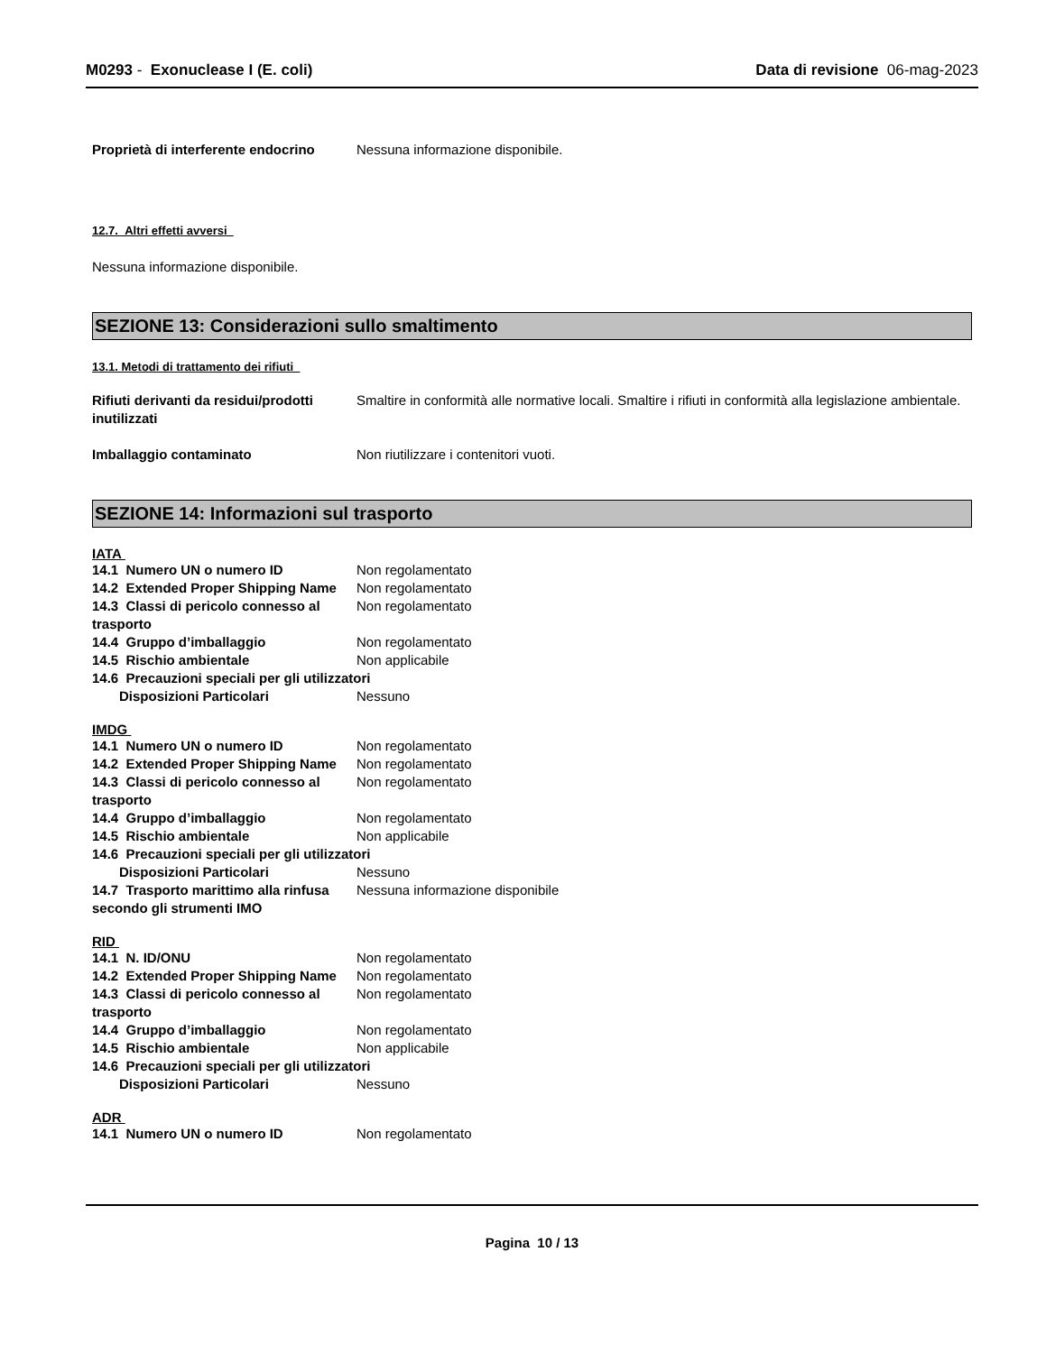M0293 - Exonuclease I (E. coli)
Data di revisione 06-mag-2023
Proprietà di interferente endocrino
Nessuna informazione disponibile.
12.7. Altri effetti avversi
Nessuna informazione disponibile.
SEZIONE 13: Considerazioni sullo smaltimento
13.1. Metodi di trattamento dei rifiuti
Rifiuti derivanti da residui/prodotti inutilizzati
Smaltire in conformità alle normative locali. Smaltire i rifiuti in conformità alla legislazione ambientale.
Imballaggio contaminato Non riutilizzare i contenitori vuoti.
SEZIONE 14: Informazioni sul trasporto
IATA
14.1 Numero UN o numero ID Non regolamentato
14.2 Extended Proper Shipping Name
Non regolamentato
14.3 Classi di pericolo connesso al trasporto
Non regolamentato
14.4 Gruppo d’imballaggio Non regolamentato
14.5 Rischio ambientale Non applicabile
14.6 Precauzioni speciali per gli utilizzatori
Disposizioni Particolari Nessuno
IMDG
14.1 Numero UN o numero ID Non regolamentato
14.2 Extended Proper Shipping Name
Non regolamentato
14.3 Classi di pericolo connesso al trasporto
Non regolamentato
14.4 Gruppo d’imballaggio Non regolamentato
14.5 Rischio ambientale Non applicabile
14.6 Precauzioni speciali per gli utilizzatori
Disposizioni Particolari Nessuno
14.7 Trasporto marittimo alla rinfusa secondo gli strumenti IMO
Nessuna informazione disponibile
RID
14.1 N. ID/ONU Non regolamentato
14.2 Extended Proper Shipping Name
Non regolamentato
14.3 Classi di pericolo connesso al trasporto
Non regolamentato
14.4 Gruppo d’imballaggio Non regolamentato
14.5 Rischio ambientale Non applicabile
14.6 Precauzioni speciali per gli utilizzatori
Disposizioni Particolari Nessuno
ADR
14.1 Numero UN o numero ID Non regolamentato
Pagina 10 / 13